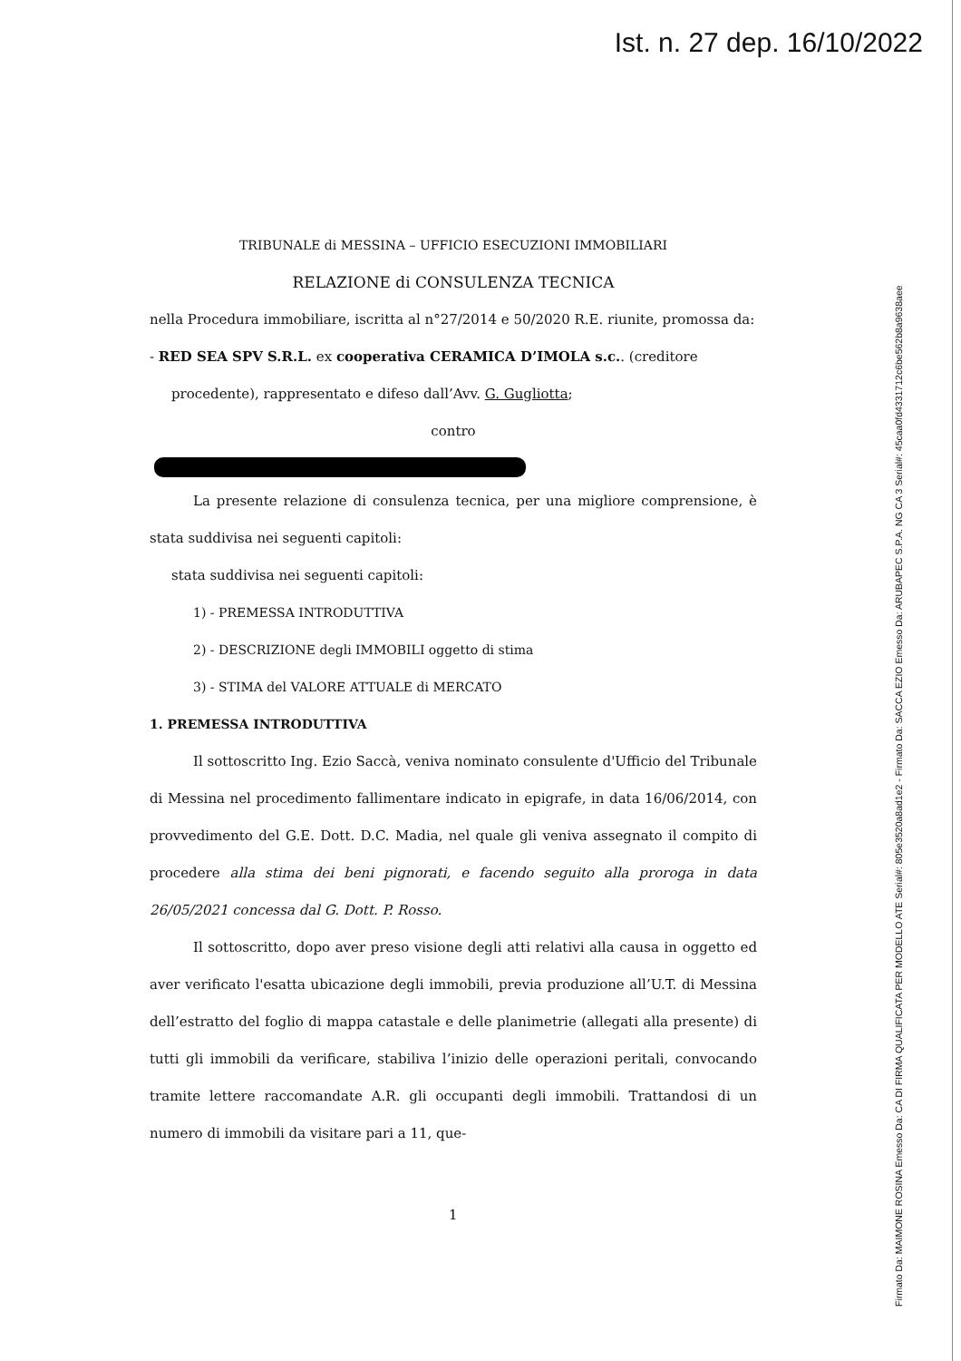Ist. n. 27 dep. 16/10/2022
Firmato Da: MAIMONE ROSINA Emesso Da: CA DI FIRMA QUALIFICATA PER MODELLO ATE Serial#: 805e3520a8ad1e2 - Firmato Da: SACCA EZIO Emesso Da: ARUBAPEC S.P.A. NG CA 3 Serial#: 45caa0fd4331712c6be562b8a9638aee
TRIBUNALE di MESSINA – UFFICIO ESECUZIONI IMMOBILIARI
RELAZIONE di CONSULENZA TECNICA
nella Procedura immobiliare, iscritta al n°27/2014 e 50/2020 R.E. riunite, promossa da:
- RED SEA SPV S.R.L. ex cooperativa CERAMICA D’IMOLA s.c.. (creditore
procedente), rappresentato e difeso dall’Avv. G. Gugliotta;
contro
La presente relazione di consulenza tecnica, per una migliore comprensione, è stata suddivisa nei seguenti capitoli:
stata suddivisa nei seguenti capitoli:
1) - PREMESSA INTRODUTTIVA
2) - DESCRIZIONE degli IMMOBILI oggetto di stima
3) - STIMA del VALORE ATTUALE di MERCATO
1. PREMESSA INTRODUTTIVA
Il sottoscritto Ing. Ezio Saccà, veniva nominato consulente d'Ufficio del Tribunale di Messina nel procedimento fallimentare indicato in epigrafe, in data 16/06/2014, con provvedimento del G.E. Dott. D.C. Madia, nel quale gli veniva assegnato il compito di procedere alla stima dei beni pignorati, e facendo seguito alla proroga in data 26/05/2021 concessa dal G. Dott. P. Rosso.
Il sottoscritto, dopo aver preso visione degli atti relativi alla causa in oggetto ed aver verificato l'esatta ubicazione degli immobili, previa produzione all’U.T. di Messina dell’estratto del foglio di mappa catastale e delle planimetrie (allegati alla presente) di tutti gli immobili da verificare, stabiliva l’inizio delle operazioni peritali, convocando tramite lettere raccomandate A.R. gli occupanti degli immobili. Trattandosi di un numero di immobili da visitare pari a 11, que-
1